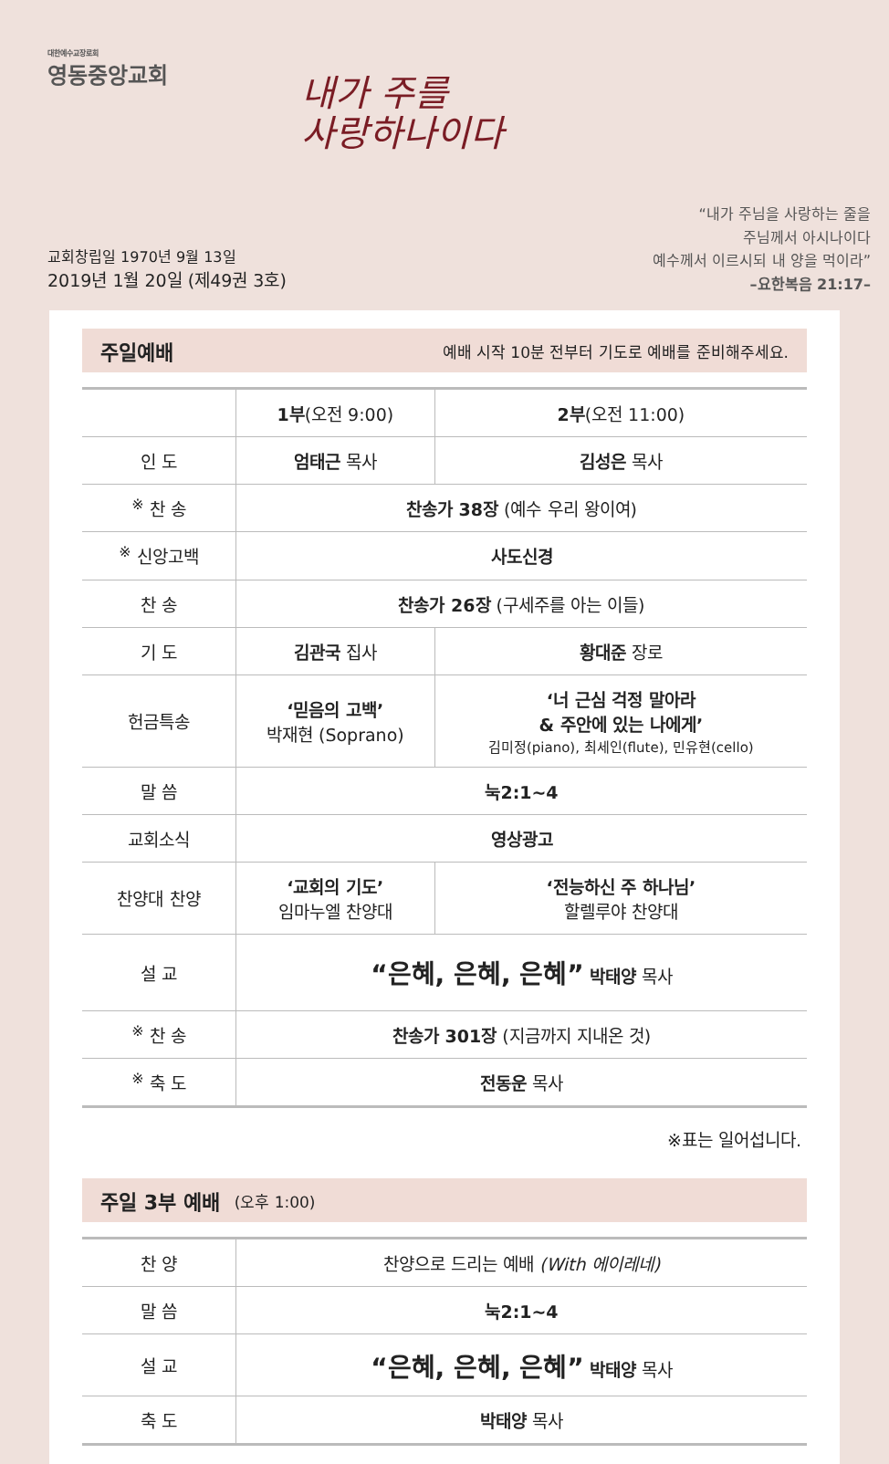대한예수교장로회
영동중앙교회
내가 주를
사랑하나이다
교회창립일 1970년 9월 13일
2019년 1월 20일 (제49권 3호)
“내가 주님을 사랑하는 줄을
주님께서 아시나이다
예수께서 이르시되 내 양을 먹이라”
–요한복음 21:17–
주일예배 예배 시작 10분 전부터 기도로 예배를 준비해주세요.
| | 1부 (오전 9:00) | 2부 (오전 11:00) |
| --- | --- | --- |
| 인 도 | 엄태근 목사 | 김성은 목사 |
| <sup>※</sup> 찬 송 | 찬송가 38장 (예수 우리 왕이여) | |
| <sup>※</sup> 신앙고백 | 사도신경 | |
| 찬 송 | 찬송가 26장 (구세주를 아는 이들) | |
| 기 도 | 김관국 집사 | 황대준 장로 |
| 헌금특송 | ‘믿음의 고백’ 박재현 (Soprano) | ‘너 근심 걱정 말아라 & 주안에 있는 나에게’ 김미정(piano), 최세인(flute), 민유현(cello) |
| 말 씀 | 눅2:1~4 | |
| 교회소식 | 영상광고 | |
| 찬양대 찬양 | ‘교회의 기도’ 임마누엘 찬양대 | ‘전능하신 주 하나님’ 할렐루야 찬양대 |
| 설 교 | “은혜, 은혜, 은혜” 박태양 목사 | |
| <sup>※</sup> 찬 송 | 찬송가 301장 (지금까지 지내온 것) | |
| <sup>※</sup> 축 도 | 전동운 목사 | |
※표는 일어섭니다.
주일 3부 예배 (오후 1:00)
| 찬 양 | 찬양으로 드리는 예배 (With 에이레네) |
| 말 씀 | 눅2:1~4 |
| 설 교 | “은혜, 은혜, 은혜” 박태양 목사 |
| 축 도 | 박태양 목사 |